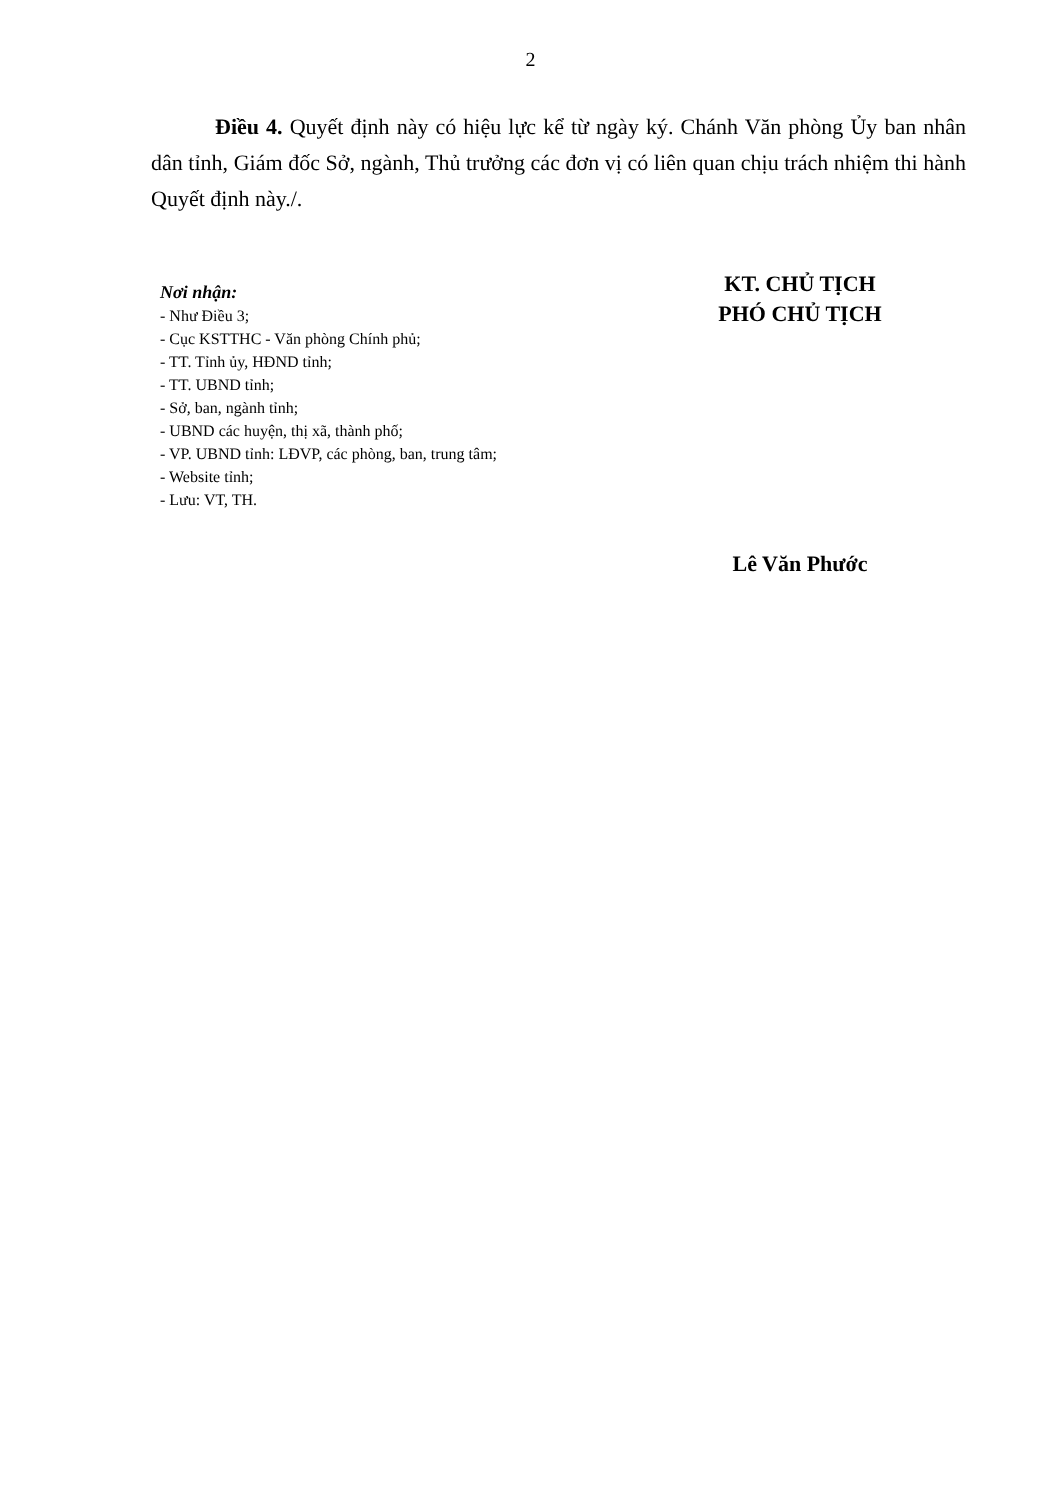2
Điều 4. Quyết định này có hiệu lực kể từ ngày ký. Chánh Văn phòng Ủy ban nhân dân tỉnh, Giám đốc Sở, ngành, Thủ trưởng các đơn vị có liên quan chịu trách nhiệm thi hành Quyết định này./.
Nơi nhận:
- Như Điều 3;
- Cục KSTTHC - Văn phòng Chính phủ;
- TT. Tỉnh ủy, HĐND tỉnh;
- TT. UBND tỉnh;
- Sở, ban, ngành tỉnh;
- UBND các huyện, thị xã, thành phố;
- VP. UBND tỉnh: LĐVP, các phòng, ban, trung tâm;
- Website tỉnh;
- Lưu: VT, TH.
KT. CHỦ TỊCH
PHÓ CHỦ TỊCH
Lê Văn Phước